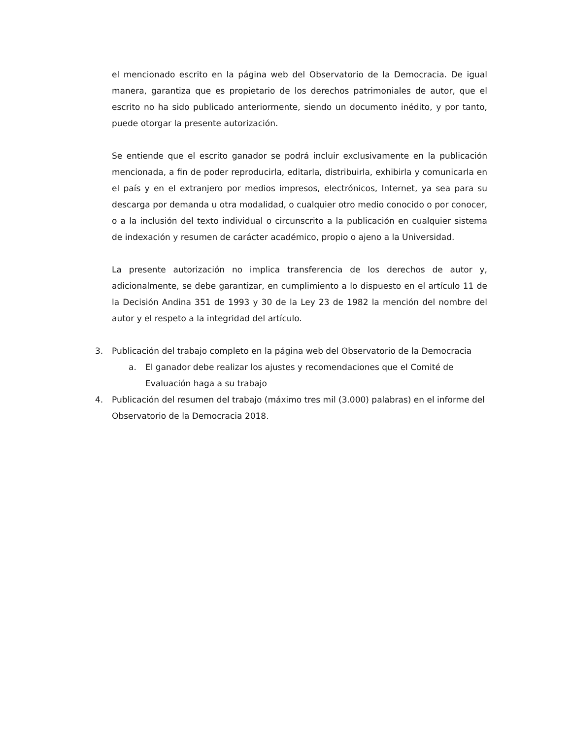el mencionado escrito en la página web del Observatorio de la Democracia. De igual manera, garantiza que es propietario de los derechos patrimoniales de autor, que el escrito no ha sido publicado anteriormente, siendo un documento inédito, y por tanto, puede otorgar la presente autorización.
Se entiende que el escrito ganador se podrá incluir exclusivamente en la publicación mencionada, a fin de poder reproducirla, editarla, distribuirla, exhibirla y comunicarla en el país y en el extranjero por medios impresos, electrónicos, Internet, ya sea para su descarga por demanda u otra modalidad, o cualquier otro medio conocido o por conocer, o a la inclusión del texto individual o circunscrito a la publicación en cualquier sistema de indexación y resumen de carácter académico, propio o ajeno a la Universidad.
La presente autorización no implica transferencia de los derechos de autor y, adicionalmente, se debe garantizar, en cumplimiento a lo dispuesto en el artículo 11 de la Decisión Andina 351 de 1993 y 30 de la Ley 23 de 1982 la mención del nombre del autor y el respeto a la integridad del artículo.
3. Publicación del trabajo completo en la página web del Observatorio de la Democracia
a. El ganador debe realizar los ajustes y recomendaciones que el Comité de Evaluación haga a su trabajo
4. Publicación del resumen del trabajo (máximo tres mil (3.000) palabras) en el informe del Observatorio de la Democracia 2018.